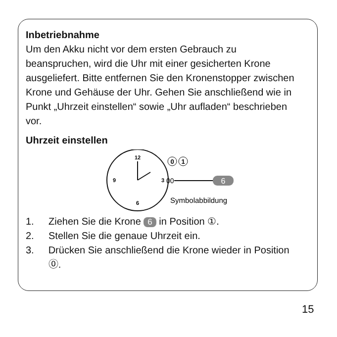Inbetriebnahme
Um den Akku nicht vor dem ersten Gebrauch zu beanspruchen, wird die Uhr mit einer gesicherten Krone ausgeliefert. Bitte entfernen Sie den Kronenstopper zwischen Krone und Gehäuse der Uhr. Gehen Sie anschließend wie in Punkt „Uhrzeit einstellen“ sowie „Uhr aufladen“ beschrieben vor.
Uhrzeit einstellen
12
6
9
3
00
6
0
1
Symbolabbildung
1. Ziehen Sie die Krone 6 in Position ①.
2. Stellen Sie die genaue Uhrzeit ein.
3. Drücken Sie anschließend die Krone wieder in Position ⓪.
15